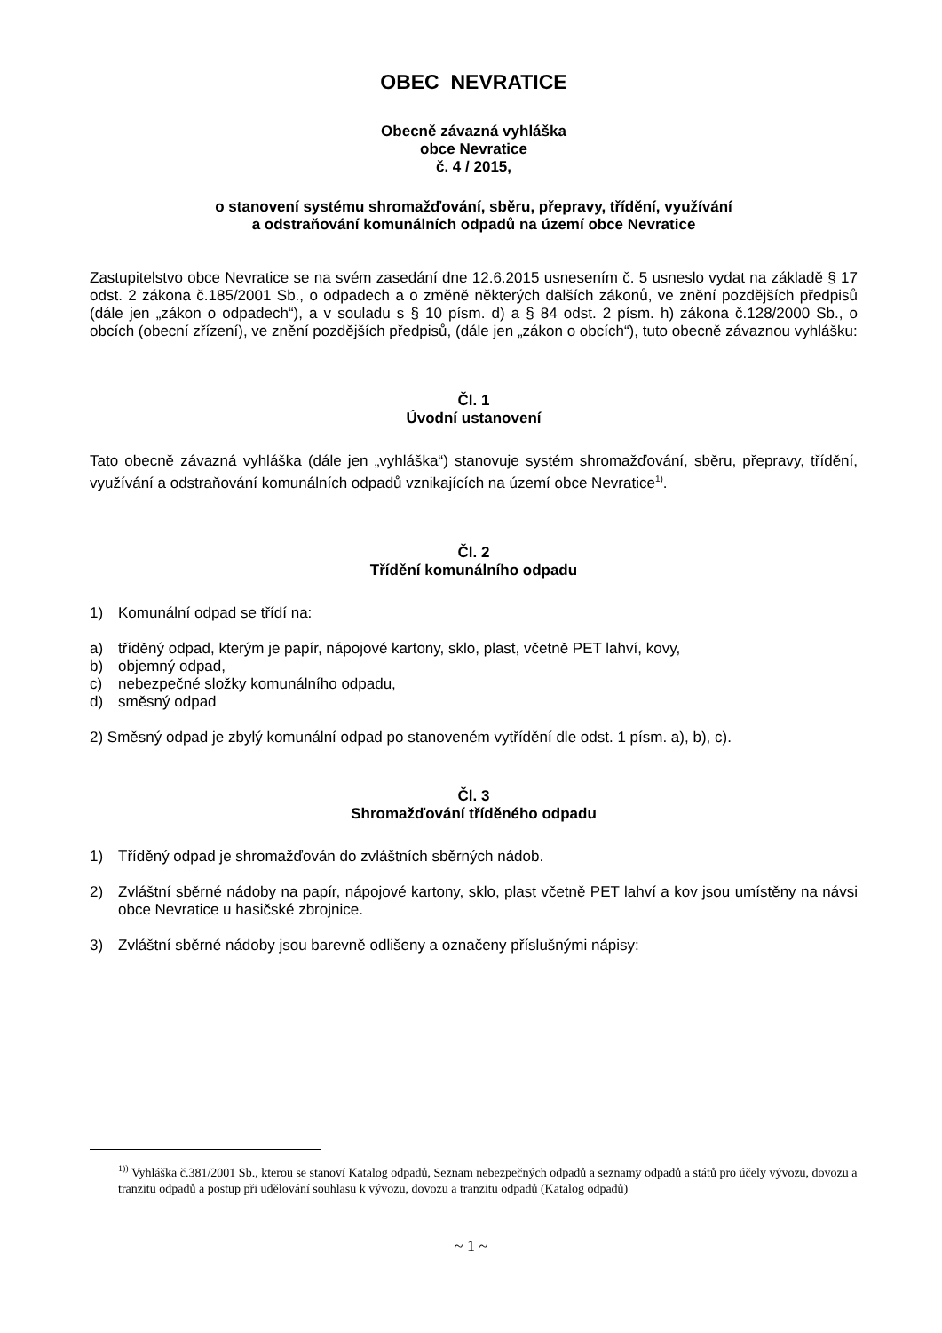OBEC NEVRATICE
Obecně závazná vyhláška
obce Nevratice
č. 4 / 2015,
o stanovení systému shromažďování, sběru, přepravy, třídění, využívání
a odstraňování komunálních odpadů na území obce Nevratice
Zastupitelstvo obce Nevratice se na svém zasedání dne 12.6.2015 usnesením č. 5 usneslo vydat na základě § 17 odst. 2 zákona č.185/2001 Sb., o odpadech a o změně některých dalších zákonů, ve znění pozdějších předpisů (dále jen „zákon o odpadech“), a v souladu s § 10 písm. d) a § 84 odst. 2 písm. h) zákona č.128/2000 Sb., o obcích (obecní zřízení), ve znění pozdějších předpisů, (dále jen „zákon o obcích“), tuto obecně závaznou vyhlášku:
Čl. 1
Úvodní ustanovení
Tato obecně závazná vyhláška (dále jen „vyhláška“) stanovuje systém shromažďování, sběru, přepravy, třídění, využívání a odstraňování komunálních odpadů vznikajících na území obce Nevratice<sup>1)</sup>.
Čl. 2
Třídění komunálního odpadu
1) Komunální odpad se třídí na:
a) tříděný odpad, kterým je papír, nápojové kartony, sklo, plast, včetně PET lahví, kovy,
b) objemný odpad,
c) nebezpečné složky komunálního odpadu,
d) směsný odpad
2) Směsný odpad je zbylý komunální odpad po stanoveném vytřídění dle odst. 1 písm. a), b), c).
Čl. 3
Shromažďování tříděného odpadu
1) Tříděný odpad je shromažďován do zvláštních sběrných nádob.
2) Zvláštní sběrné nádoby na papír, nápojové kartony, sklo, plast včetně PET lahví a kov jsou umístěny na návsi obce Nevratice u hasičské zbrojnice.
3) Zvláštní sběrné nádoby jsou barevně odlišeny a označeny příslušnými nápisy:
<sup>1))</sup> Vyhláška č.381/2001 Sb., kterou se stanoví Katalog odpadů, Seznam nebezpečných odpadů a seznamy odpadů a států pro účely vývozu, dovozu a tranzitu odpadů a postup při udělování souhlasu k vývozu, dovozu a tranzitu odpadů (Katalog odpadů)
~ 1 ~